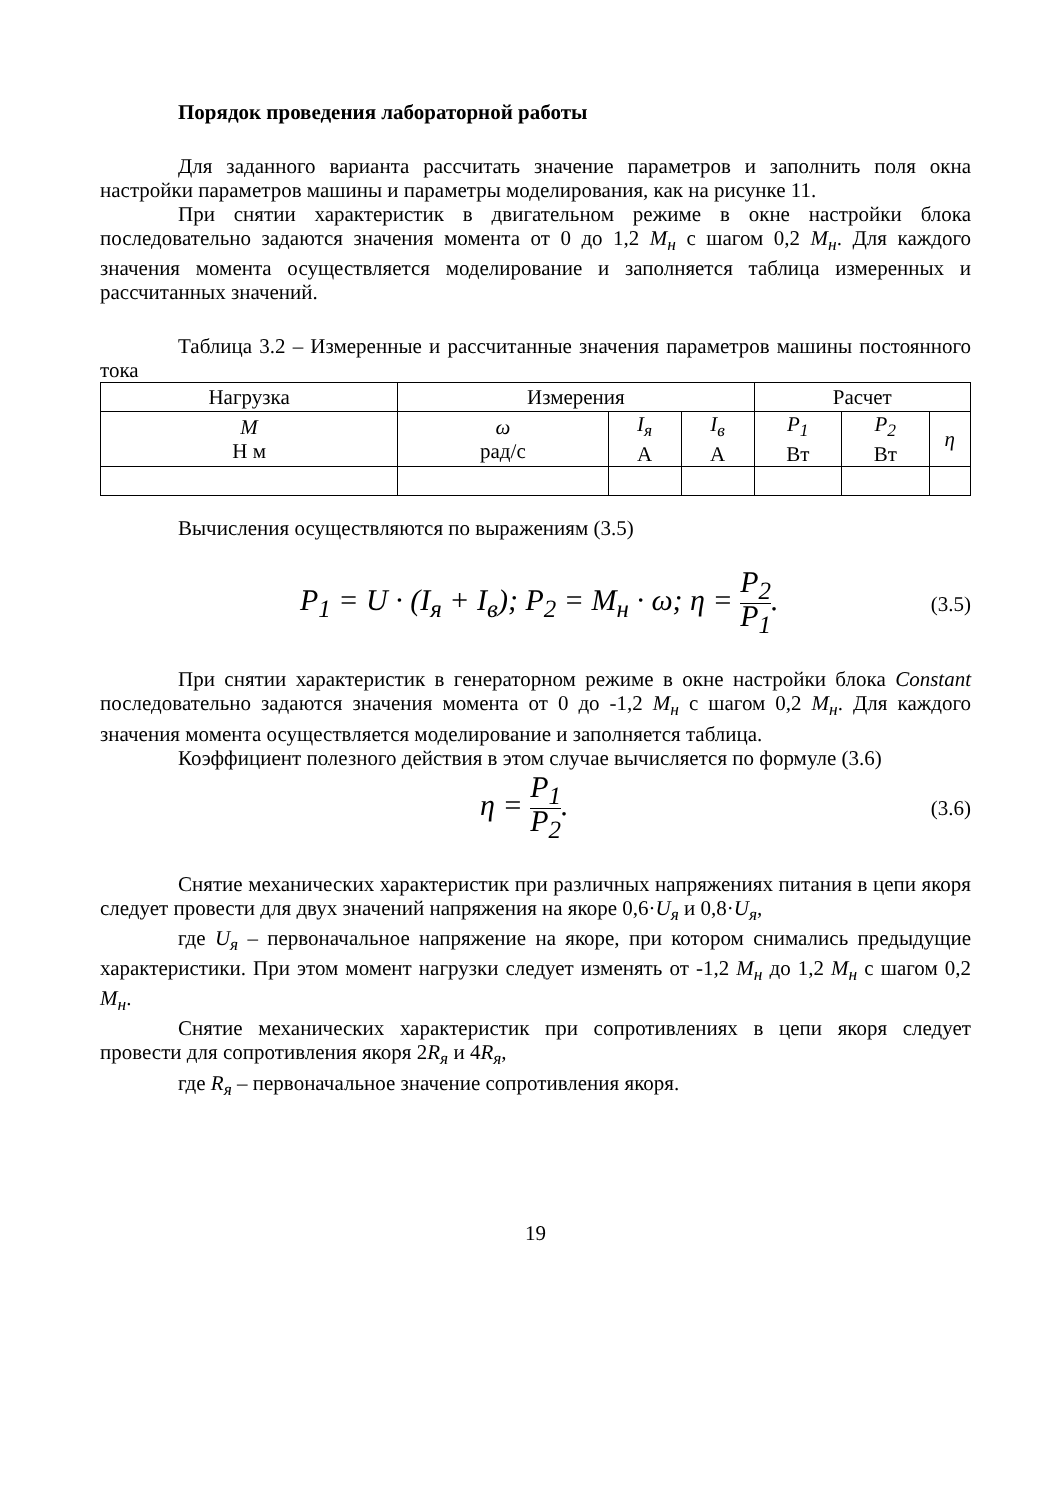Порядок проведения лабораторной работы
Для заданного варианта рассчитать значение параметров и заполнить поля окна настройки параметров машины и параметры моделирования, как на рисунке 11.
При снятии характеристик в двигательном режиме в окне настройки блока последовательно задаются значения момента от 0 до 1,2 M<sub>н</sub> с шагом 0,2 M<sub>н</sub>. Для каждого значения момента осуществляется моделирование и заполняется таблица измеренных и рассчитанных значений.
Таблица 3.2 – Измеренные и рассчитанные значения параметров машины постоянного тока
| Нагрузка | Измерения | | | Расчет | | |
| --- | --- | --- | --- | --- | --- | --- |
| M Н м | ω рад/с | I<sub>я</sub> А | I<sub>в</sub> А | P<sub>1</sub> Вт | P<sub>2</sub> Вт | η |
Вычисления осуществляются по выражениям (3.5)
P<sub>1</sub> = U · (I<sub>я</sub> + I<sub>в</sub>); P<sub>2</sub> = M<sub>н</sub> · ω; η = P<sub>2</sub> P<sub>1</sub>. (3.5)
При снятии характеристик в генераторном режиме в окне настройки блока Constant последовательно задаются значения момента от 0 до -1,2 M<sub>н</sub> с шагом 0,2 M<sub>н</sub>. Для каждого значения момента осуществляется моделирование и заполняется таблица.
Коэффициент полезного действия в этом случае вычисляется по формуле (3.6)
η = P<sub>1</sub> P<sub>2</sub>. (3.6)
Снятие механических характеристик при различных напряжениях питания в цепи якоря следует провести для двух значений напряжения на якоре 0,6·U<sub>я</sub> и 0,8·U<sub>я</sub>,
где U<sub>я</sub> – первоначальное напряжение на якоре, при котором снимались предыдущие характеристики. При этом момент нагрузки следует изменять от -1,2 M<sub>н</sub> до 1,2 M<sub>н</sub> с шагом 0,2 M<sub>н</sub>.
Снятие механических характеристик при сопротивлениях в цепи якоря следует провести для сопротивления якоря 2R<sub>я</sub> и 4R<sub>я</sub>,
где R<sub>я</sub> – первоначальное значение сопротивления якоря.
19